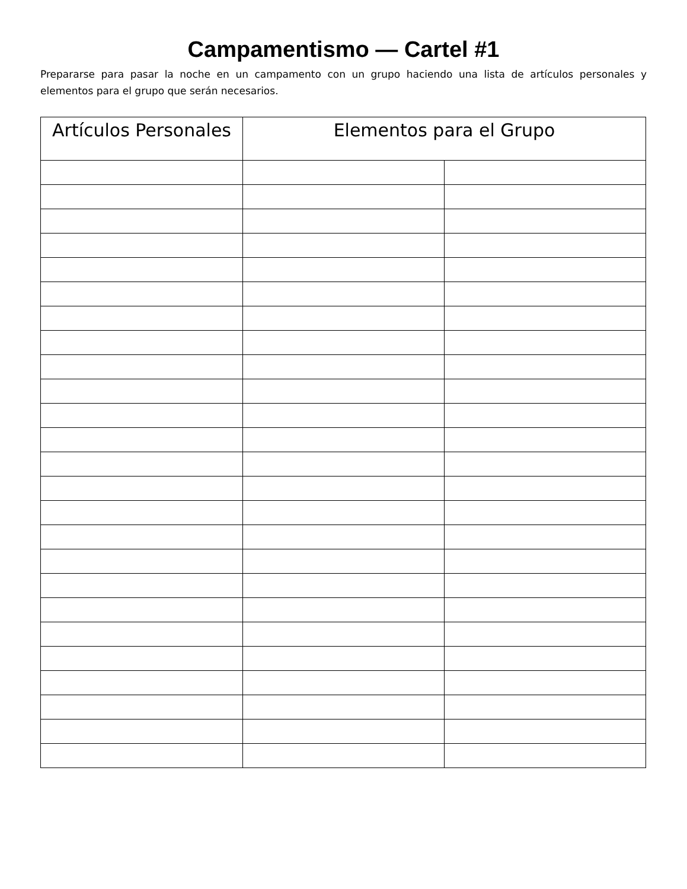Campamentismo — Cartel #1
Prepararse para pasar la noche en un campamento con un grupo haciendo una lista de artículos personales y elementos para el grupo que serán necesarios.
| Artículos Personales | Elementos para el Grupo | |
| --- | --- | --- |